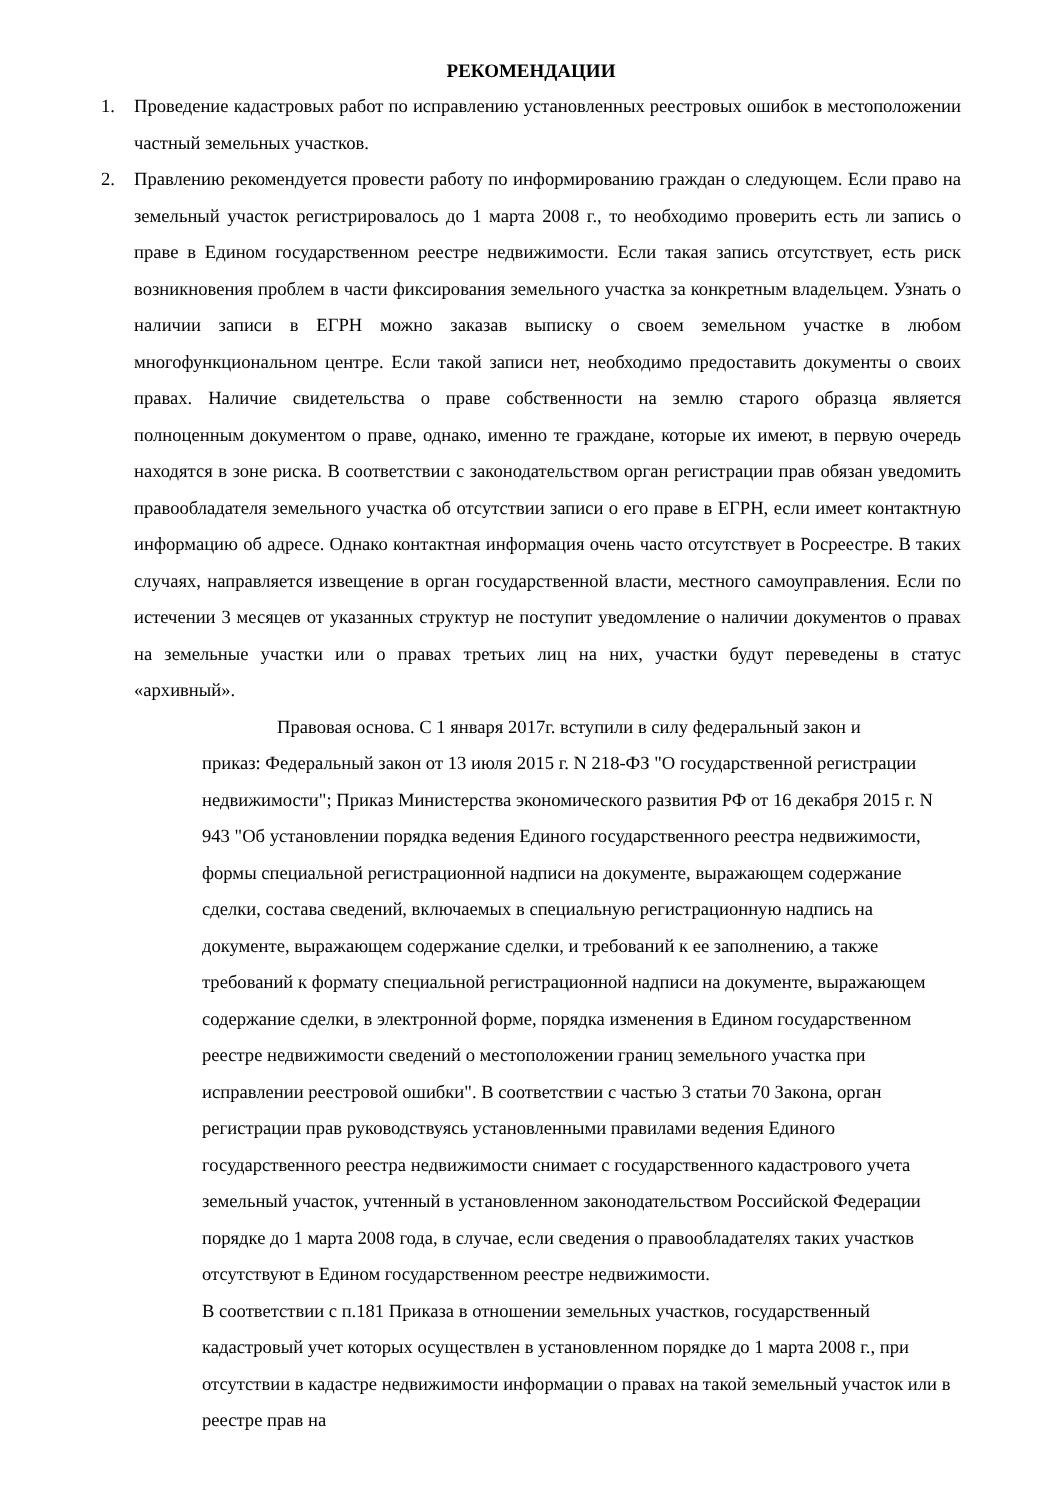РЕКОМЕНДАЦИИ
1. Проведение кадастровых работ по исправлению установленных реестровых ошибок в местоположении частный земельных участков.
2. Правлению рекомендуется провести работу по информированию граждан о следующем. Если право на земельный участок регистрировалось до 1 марта 2008 г., то необходимо проверить есть ли запись о праве в Едином государственном реестре недвижимости. Если такая запись отсутствует, есть риск возникновения проблем в части фиксирования земельного участка за конкретным владельцем. Узнать о наличии записи в ЕГРН можно заказав выписку о своем земельном участке в любом многофункциональном центре. Если такой записи нет, необходимо предоставить документы о своих правах. Наличие свидетельства о праве собственности на землю старого образца является полноценным документом о праве, однако, именно те граждане, которые их имеют, в первую очередь находятся в зоне риска. В соответствии с законодательством орган регистрации прав обязан уведомить правообладателя земельного участка об отсутствии записи о его праве в ЕГРН, если имеет контактную информацию об адресе. Однако контактная информация очень часто отсутствует в Росреестре. В таких случаях, направляется извещение в орган государственной власти, местного самоуправления. Если по истечении 3 месяцев от указанных структур не поступит уведомление о наличии документов о правах на земельные участки или о правах третьих лиц на них, участки будут переведены в статус «архивный».
Правовая основа. С 1 января 2017г. вступили в силу федеральный закон и
приказ: Федеральный закон от 13 июля 2015 г. N 218-ФЗ "О государственной регистрации недвижимости"; Приказ Министерства экономического развития РФ от 16 декабря 2015 г. N 943 "Об установлении порядка ведения Единого государственного реестра недвижимости, формы специальной регистрационной надписи на документе, выражающем содержание сделки, состава сведений, включаемых в специальную регистрационную надпись на документе, выражающем содержание сделки, и требований к ее заполнению, а также требований к формату специальной регистрационной надписи на документе, выражающем содержание сделки, в электронной форме, порядка изменения в Едином государственном реестре недвижимости сведений о местоположении границ земельного участка при исправлении реестровой ошибки". В соответствии с частью 3 статьи 70 Закона, орган регистрации прав руководствуясь установленными правилами ведения Единого государственного реестра недвижимости снимает с государственного кадастрового учета земельный участок, учтенный в установленном законодательством Российской Федерации порядке до 1 марта 2008 года, в случае, если сведения о правообладателях таких участков отсутствуют в Едином государственном реестре недвижимости.
В соответствии с п.181 Приказа в отношении земельных участков, государственный кадастровый учет которых осуществлен в установленном порядке до 1 марта 2008 г., при отсутствии в кадастре недвижимости информации о правах на такой земельный участок или в реестре прав на